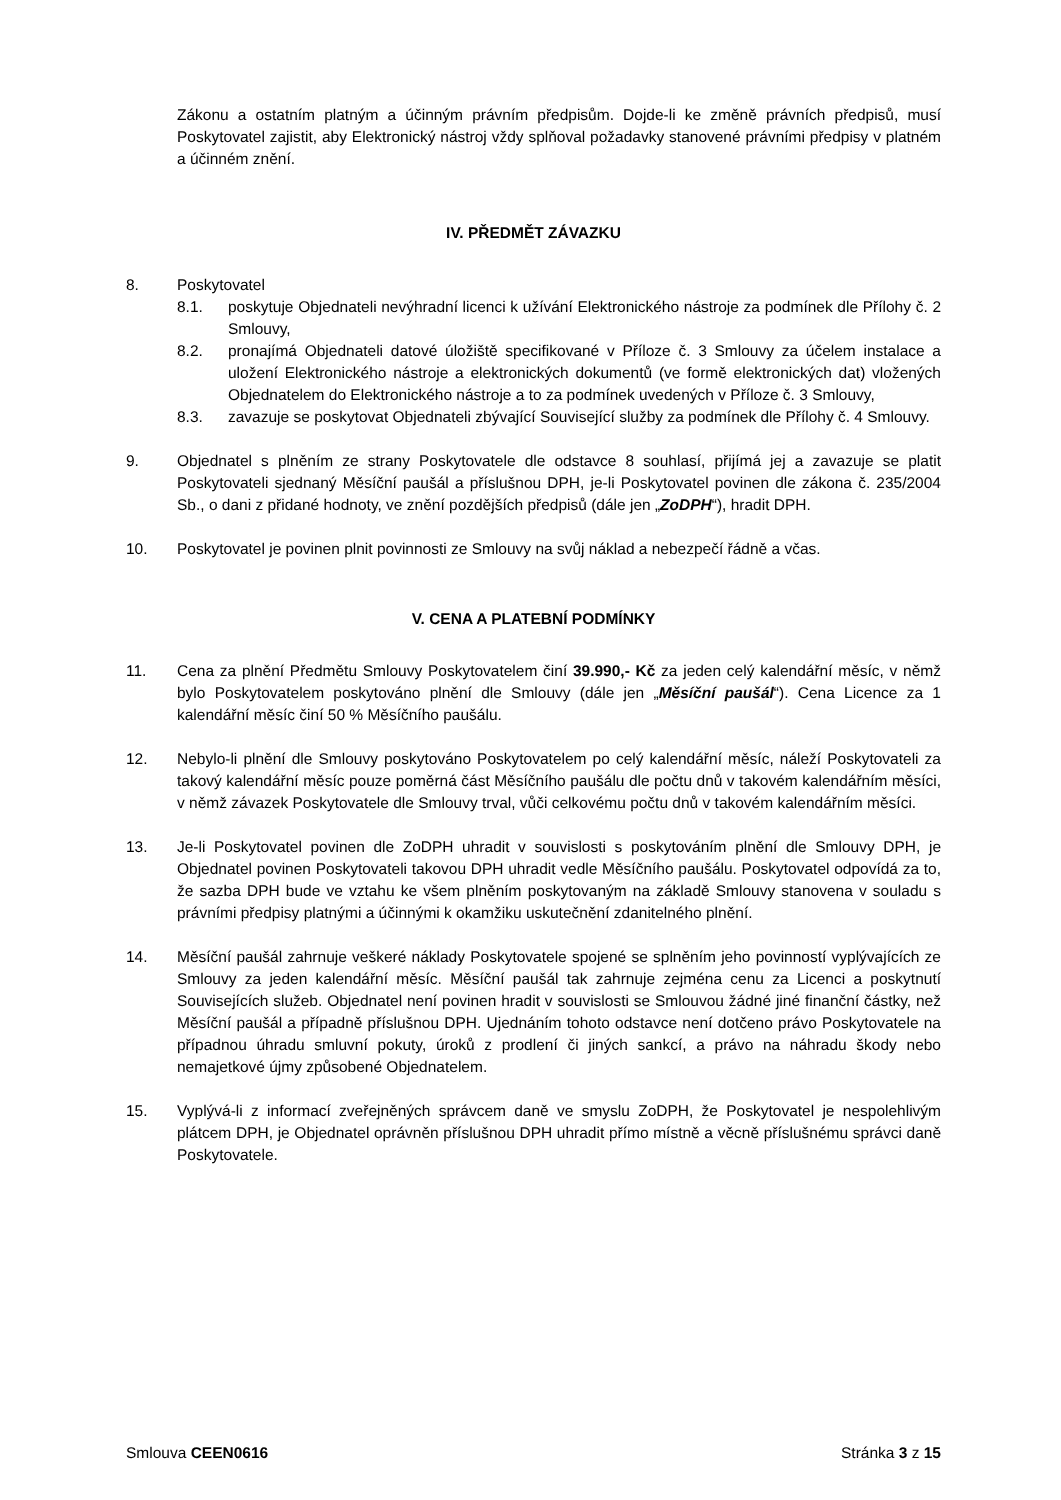Zákonu a ostatním platným a účinným právním předpisům. Dojde-li ke změně právních předpisů, musí Poskytovatel zajistit, aby Elektronický nástroj vždy splňoval požadavky stanovené právními předpisy v platném a účinném znění.
IV. PŘEDMĚT ZÁVAZKU
8. Poskytovatel
8.1. poskytuje Objednateli nevýhradní licenci k užívání Elektronického nástroje za podmínek dle Přílohy č. 2 Smlouvy,
8.2. pronajímá Objednateli datové úložiště specifikované v Příloze č. 3 Smlouvy za účelem instalace a uložení Elektronického nástroje a elektronických dokumentů (ve formě elektronických dat) vložených Objednatelem do Elektronického nástroje a to za podmínek uvedených v Příloze č. 3 Smlouvy,
8.3. zavazuje se poskytovat Objednateli zbývající Související služby za podmínek dle Přílohy č. 4 Smlouvy.
9. Objednatel s plněním ze strany Poskytovatele dle odstavce 8 souhlasí, přijímá jej a zavazuje se platit Poskytovateli sjednaný Měsíční paušál a příslušnou DPH, je-li Poskytovatel povinen dle zákona č. 235/2004 Sb., o dani z přidané hodnoty, ve znění pozdějších předpisů (dále jen „ZoDPH“), hradit DPH.
10. Poskytovatel je povinen plnit povinnosti ze Smlouvy na svůj náklad a nebezpečí řádně a včas.
V. CENA A PLATEBNÍ PODMÍNKY
11. Cena za plnění Předmětu Smlouvy Poskytovatelem činí 39.990,- Kč za jeden celý kalendářní měsíc, v němž bylo Poskytovatelem poskytováno plnění dle Smlouvy (dále jen „Měsíční paušál“). Cena Licence za 1 kalendářní měsíc činí 50 % Měsíčního paušálu.
12. Nebylo-li plnění dle Smlouvy poskytováno Poskytovatelem po celý kalendářní měsíc, náleží Poskytovateli za takový kalendářní měsíc pouze poměrná část Měsíčního paušálu dle počtu dnů v takovém kalendářním měsíci, v němž závazek Poskytovatele dle Smlouvy trval, vůči celkovému počtu dnů v takovém kalendářním měsíci.
13. Je-li Poskytovatel povinen dle ZoDPH uhradit v souvislosti s poskytováním plnění dle Smlouvy DPH, je Objednatel povinen Poskytovateli takovou DPH uhradit vedle Měsíčního paušálu. Poskytovatel odpovídá za to, že sazba DPH bude ve vztahu ke všem plněním poskytovaným na základě Smlouvy stanovena v souladu s právními předpisy platnými a účinnými k okamžiku uskutečnění zdanitelného plnění.
14. Měsíční paušál zahrnuje veškeré náklady Poskytovatele spojené se splněním jeho povinností vyplývajících ze Smlouvy za jeden kalendářní měsíc. Měsíční paušál tak zahrnuje zejména cenu za Licenci a poskytnutí Souvisejících služeb. Objednatel není povinen hradit v souvislosti se Smlouvou žádné jiné finanční částky, než Měsíční paušál a případně příslušnou DPH. Ujednáním tohoto odstavce není dotčeno právo Poskytovatele na případnou úhradu smluvní pokuty, úroků z prodlení či jiných sankcí, a právo na náhradu škody nebo nemajetkové újmy způsobené Objednatelem.
15. Vyplývá-li z informací zveřejněných správcem daně ve smyslu ZoDPH, že Poskytovatel je nespolehlivým plátcem DPH, je Objednatel oprávněn příslušnou DPH uhradit přímo místně a věcně příslušnému správci daně Poskytovatele.
Smlouva CEEN0616 Stránka 3 z 15